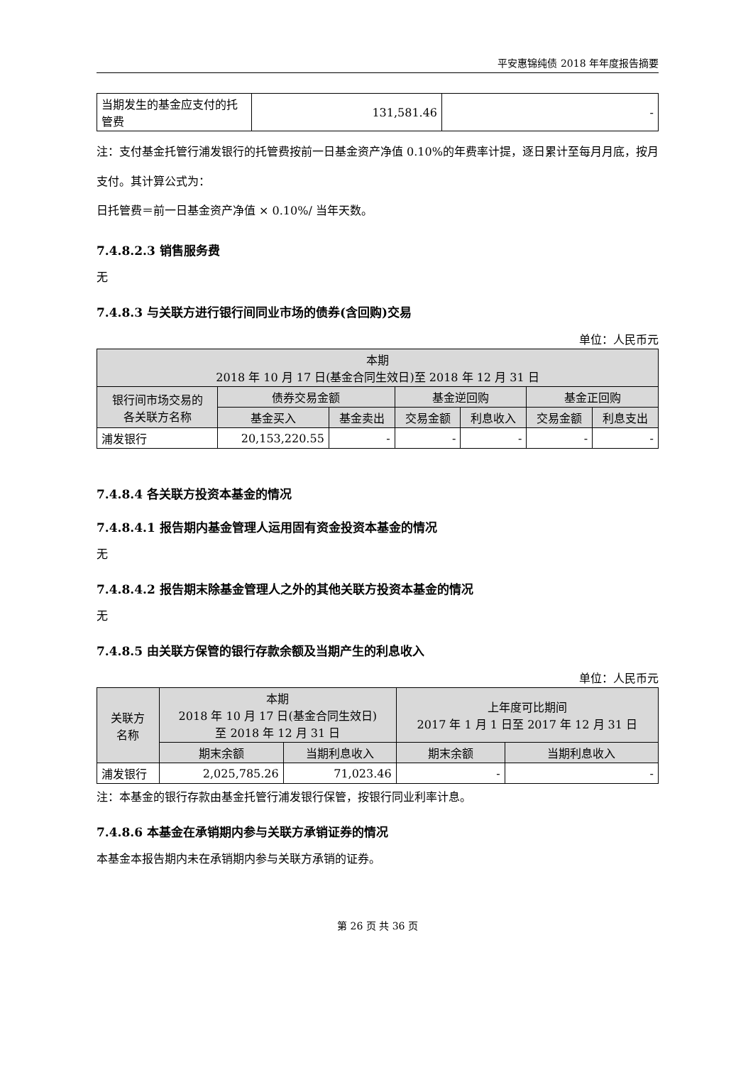平安惠锦纯债 2018 年年度报告摘要
| 当期发生的基金应支付的托管费 | 131,581.46 | - |
注：支付基金托管行浦发银行的托管费按前一日基金资产净值 0.10%的年费率计提，逐日累计至每月月底，按月支付。其计算公式为：
日托管费＝前一日基金资产净值 × 0.10%/ 当年天数。
7.4.8.2.3 销售服务费
无
7.4.8.3 与关联方进行银行间同业市场的债券(含回购)交易
单位：人民币元
| 本期 2018 年 10 月 17 日(基金合同生效日)至 2018 年 12 月 31 日 | | | | | | |
| 银行间市场交易的 各关联方名称 | 债券交易金额 | | 基金逆回购 | | 基金正回购 | |
| | 基金买入 | 基金卖出 | 交易金额 | 利息收入 | 交易金额 | 利息支出 |
| 浦发银行 | 20,153,220.55 | - | - | - | - | - |
7.4.8.4 各关联方投资本基金的情况
7.4.8.4.1 报告期内基金管理人运用固有资金投资本基金的情况
无
7.4.8.4.2 报告期末除基金管理人之外的其他关联方投资本基金的情况
无
7.4.8.5 由关联方保管的银行存款余额及当期产生的利息收入
单位：人民币元
| 关联方 名称 | 本期 2018 年 10 月 17 日(基金合同生效日) 至 2018 年 12 月 31 日 | | 上年度可比期间 2017 年 1 月 1 日至 2017 年 12 月 31 日 | |
| | 期末余额 | 当期利息收入 | 期末余额 | 当期利息收入 |
| 浦发银行 | 2,025,785.26 | 71,023.46 | - | - |
注：本基金的银行存款由基金托管行浦发银行保管，按银行同业利率计息。
7.4.8.6 本基金在承销期内参与关联方承销证券的情况
本基金本报告期内未在承销期内参与关联方承销的证券。
第 26 页 共 36 页